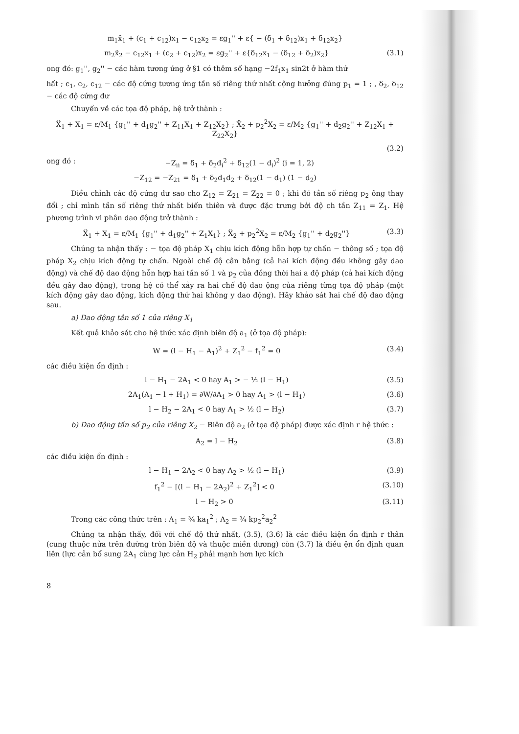m<sub>1</sub>ẍ<sub>1</sub> + (c<sub>1</sub> + c<sub>12</sub>)x<sub>1</sub> − c<sub>12</sub>x<sub>2</sub> = εg<sub>1</sub>'' + ε{ − (δ<sub>1</sub> + δ<sub>12</sub>)x<sub>1</sub> + δ<sub>12</sub>x<sub>2</sub>}
m<sub>2</sub>ẍ<sub>2</sub> − c<sub>12</sub>x<sub>1</sub> + (c<sub>2</sub> + c<sub>12</sub>)x<sub>2</sub> = εg<sub>2</sub>'' + ε{δ<sub>12</sub>x<sub>1</sub> − (δ<sub>12</sub> + δ<sub>2</sub>)x<sub>2</sub>} (3.1)
ong đó: g<sub>1</sub>'', g<sub>2</sub>'' − các hàm tương ứng ở §1 có thêm số hạng −2f<sub>1</sub>x<sub>1</sub> sin2t ở hàm thứ
hất ; c<sub>1</sub>, c<sub>2</sub>, c<sub>12</sub> − các độ cứng tương ứng tần số riêng thứ nhất cộng hưởng đúng p<sub>1</sub> = 1 ; , δ<sub>2</sub>, δ<sub>12</sub> − các độ cứng dư
Chuyển về các tọa độ pháp, hệ trở thành :
Ẍ<sub>1</sub> + X<sub>1</sub> = ε/M<sub>1</sub> {g<sub>1</sub>'' + d<sub>1</sub>g<sub>2</sub>'' + Z<sub>11</sub>X<sub>1</sub> + Z<sub>12</sub>X<sub>2</sub>} ; Ẍ<sub>2</sub> + p<sub>2</sub><sup>2</sup>X<sub>2</sub> = ε/M<sub>2</sub> {g<sub>1</sub>'' + d<sub>2</sub>g<sub>2</sub>'' + Z<sub>12</sub>X<sub>1</sub> + Z<sub>22</sub>X<sub>2</sub>}
(3.2)
ong đó : −Z<sub>ii</sub> = δ<sub>1</sub> + δ<sub>2</sub>d<sub>i</sub><sup>2</sup> + δ<sub>12</sub>(1 − d<sub>i</sub>)<sup>2</sup> (i = 1, 2)
−Z<sub>12</sub> = −Z<sub>21</sub> = δ<sub>1</sub> + δ<sub>2</sub>d<sub>1</sub>d<sub>2</sub> + δ<sub>12</sub>(1 − d<sub>1</sub>) (1 − d<sub>2</sub>)
Điều chỉnh các độ cứng dư sao cho Z<sub>12</sub> = Z<sub>21</sub> = Z<sub>22</sub> = 0 ; khi đó tần số riêng p<sub>2</sub> ông thay đổi ; chỉ mình tần số riêng thứ nhất biến thiên và được đặc trưng bởi độ ch tần Z<sub>11</sub> = Z<sub>1</sub>. Hệ phương trình vi phân dao động trở thành :
Ẍ<sub>1</sub> + X<sub>1</sub> = ε/M<sub>1</sub> {g<sub>1</sub>'' + d<sub>1</sub>g<sub>2</sub>'' + Z<sub>1</sub>X<sub>1</sub>} ; Ẍ<sub>2</sub> + p<sub>2</sub><sup>2</sup>X<sub>2</sub> = ε/M<sub>2</sub> {g<sub>1</sub>'' + d<sub>2</sub>g<sub>2</sub>''} (3.3)
Chúng ta nhận thấy : − tọa độ pháp X<sub>1</sub> chịu kích động hỗn hợp tự chấn − thông số ; tọa độ pháp X<sub>2</sub> chịu kích động tự chấn. Ngoài chế độ cân bằng (cả hai kích động đều không gây dao động) và chế độ dao động hỗn hợp hai tần số 1 và p<sub>2</sub> của đồng thời hai a độ pháp (cả hai kích động đều gây dao động), trong hệ có thể xảy ra hai chế độ dao ộng của riêng từng tọa độ pháp (một kích động gây dao động, kích động thứ hai không y dao động). Hãy khảo sát hai chế độ dao động sau.
a) Dao động tần số 1 của riêng X<sub>1</sub>
Kết quả khảo sát cho hệ thức xác định biên độ a<sub>1</sub> (ở tọa độ pháp):
W = (l − H<sub>1</sub> − A<sub>1</sub>)<sup>2</sup> + Z<sub>1</sub><sup>2</sup> − f<sub>1</sub><sup>2</sup> = 0 (3.4)
các điều kiện ổn định :
l − H<sub>1</sub> − 2A<sub>1</sub> < 0 hay A<sub>1</sub> > − ½ (l − H<sub>1</sub>) (3.5)
2A<sub>1</sub>(A<sub>1</sub> − l + H<sub>1</sub>) = ∂W/∂A<sub>1</sub> > 0 hay A<sub>1</sub> > (l − H<sub>1</sub>) (3.6)
l − H<sub>2</sub> − 2A<sub>1</sub> < 0 hay A<sub>1</sub> > ½ (l − H<sub>2</sub>) (3.7)
b) Dao động tần số p<sub>2</sub> của riêng X<sub>2</sub> − Biên độ a<sub>2</sub> (ở tọa độ pháp) được xác định r hệ thức :
A<sub>2</sub> = l − H<sub>2</sub> (3.8)
các điều kiện ổn định :
l − H<sub>1</sub> − 2A<sub>2</sub> < 0 hay A<sub>2</sub> > ½ (l − H<sub>1</sub>) (3.9)
f<sub>1</sub><sup>2</sup> − [(l − H<sub>1</sub> − 2A<sub>2</sub>)<sup>2</sup> + Z<sub>1</sub><sup>2</sup>] < 0 (3.10)
l − H<sub>2</sub> > 0 (3.11)
Trong các công thức trên : A<sub>1</sub> = ¾ ka<sub>1</sub><sup>2</sup> ; A<sub>2</sub> = ¾ kp<sub>2</sub><sup>2</sup>a<sub>2</sub><sup>2</sup>
Chúng ta nhận thấy, đối với chế độ thứ nhất, (3.5), (3.6) là các điều kiện ổn định r thân (cung thuộc nửa trên đường tròn biên độ và thuộc miền dương) còn (3.7) là điều ện ổn định quan liên (lực cản bổ sung 2A<sub>1</sub> cùng lực cản H<sub>2</sub> phải mạnh hơn lực kích
8